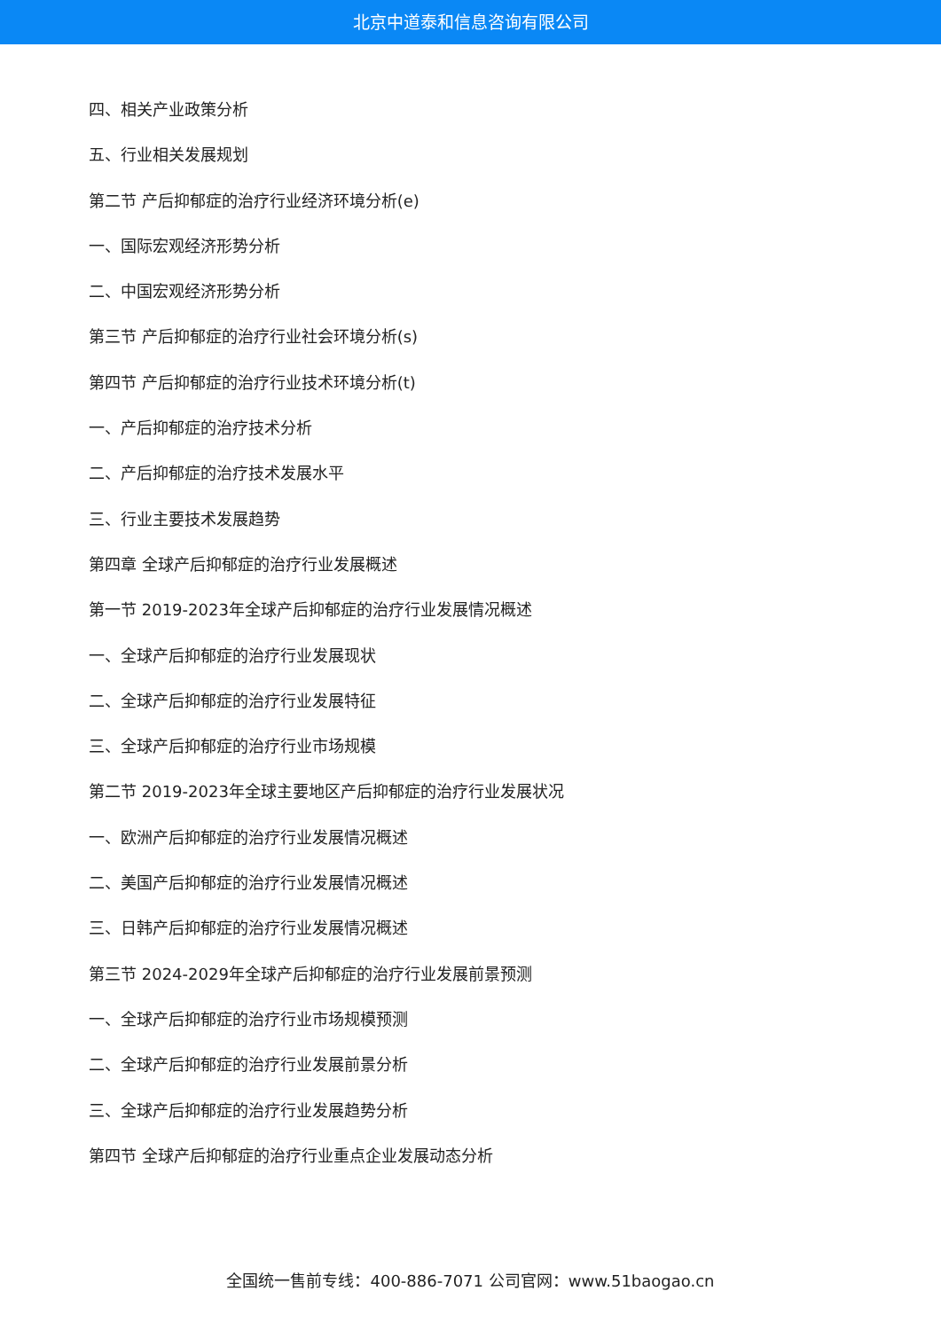北京中道泰和信息咨询有限公司
四、相关产业政策分析
五、行业相关发展规划
第二节 产后抑郁症的治疗行业经济环境分析(e)
一、国际宏观经济形势分析
二、中国宏观经济形势分析
第三节 产后抑郁症的治疗行业社会环境分析(s)
第四节 产后抑郁症的治疗行业技术环境分析(t)
一、产后抑郁症的治疗技术分析
二、产后抑郁症的治疗技术发展水平
三、行业主要技术发展趋势
第四章 全球产后抑郁症的治疗行业发展概述
第一节 2019-2023年全球产后抑郁症的治疗行业发展情况概述
一、全球产后抑郁症的治疗行业发展现状
二、全球产后抑郁症的治疗行业发展特征
三、全球产后抑郁症的治疗行业市场规模
第二节 2019-2023年全球主要地区产后抑郁症的治疗行业发展状况
一、欧洲产后抑郁症的治疗行业发展情况概述
二、美国产后抑郁症的治疗行业发展情况概述
三、日韩产后抑郁症的治疗行业发展情况概述
第三节 2024-2029年全球产后抑郁症的治疗行业发展前景预测
一、全球产后抑郁症的治疗行业市场规模预测
二、全球产后抑郁症的治疗行业发展前景分析
三、全球产后抑郁症的治疗行业发展趋势分析
第四节 全球产后抑郁症的治疗行业重点企业发展动态分析
全国统一售前专线：400-886-7071 公司官网：www.51baogao.cn